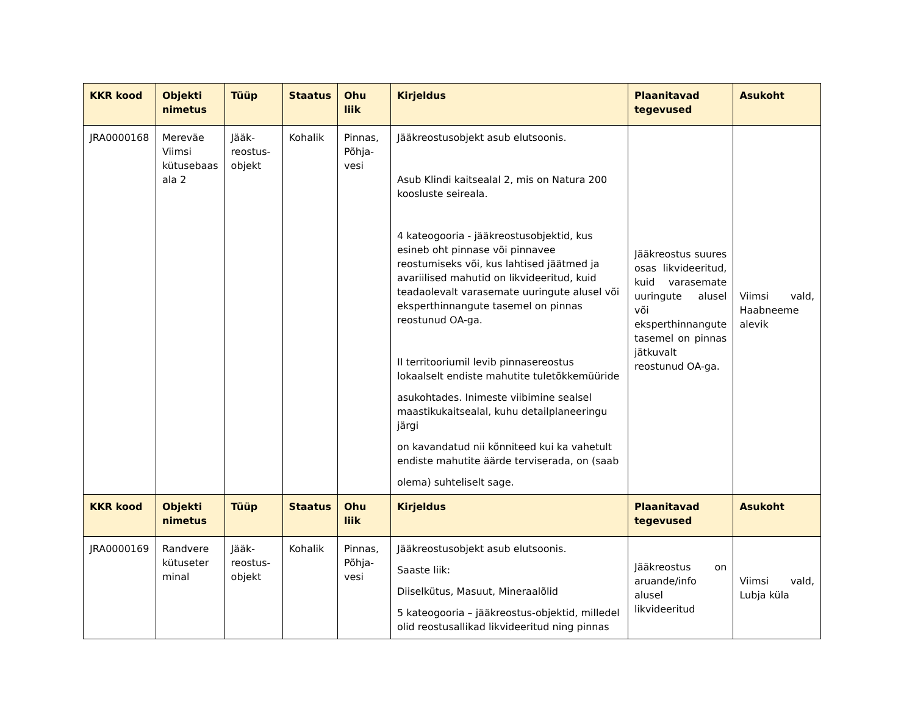| KKR kood | Objekti nimetus | Tüüp | Staatus | Ohu liik | Kirjeldus | Plaanitavad tegevused | Asukoht |
| --- | --- | --- | --- | --- | --- | --- | --- |
| JRA0000168 | Mereväe Viimsi kütusebaas ala 2 | Jääk-reostus-objekt | Kohalik | Pinnas, Põhja-vesi | Jääkreostusobjekt asub elutsoonis. Asub Klindi kaitsealal 2, mis on Natura 200 koosluste seireala. 4 kateogooria - jääkreostusobjektid, kus esineb oht pinnase või pinnavee reostumiseks või, kus lahtised jäätmed ja avariilised mahutid on likvideeritud, kuid teadaolevalt varasemate uuringute alusel või eksperthinnangute tasemel on pinnas reostunud OA-ga. II territooriumil levib pinnasereostus lokaalselt endiste mahutite tuletõkkemüüride asukohtades. Inimeste viibimine sealsel maastikukaitsealal, kuhu detailplaneeringu järgi on kavandatud nii kõnniteed kui ka vahetult endiste mahutite äärde terviserada, on (saab olema) suhteliselt sage. | Jääkreostus suures osas likvideeritud, kuid varasemate uuringute alusel või eksperthinnangute tasemel on pinnas jätkuvalt reostunud OA-ga. | Viimsi vald, Haabneeme alevik |
| KKR kood | Objekti nimetus | Tüüp | Staatus | Ohu liik | Kirjeldus | Plaanitavad tegevused | Asukoht |
| JRA0000169 | Randvere kütuseter minal | Jääk-reostus-objekt | Kohalik | Pinnas, Põhja-vesi | Jääkreostusobjekt asub elutsoonis. Saaste liik: Diiselkütus, Masuut, Mineraalõlid 5 kateogooria – jääkreostus-objektid, milledel olid reostusallikad likvideeritud ning pinnas | Jääkreostus on aruande/info alusel likvideeritud | Viimsi vald, Lubja küla |